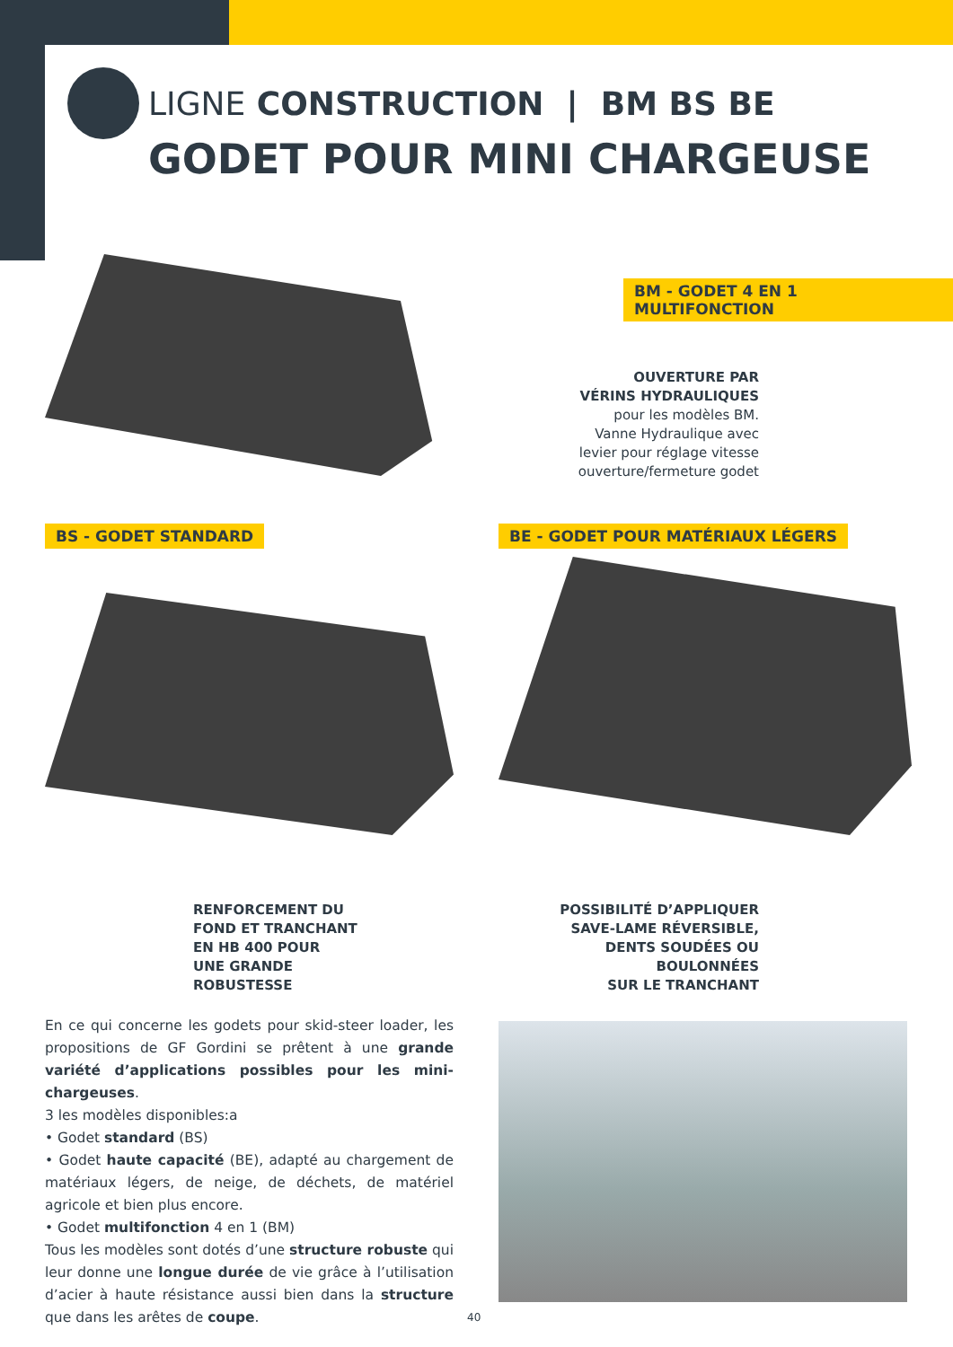LIGNE CONSTRUCTION | BM BS BE
GODET POUR MINI CHARGEUSE
BM - GODET 4 EN 1 MULTIFONCTION
OUVERTURE PAR
VÉRINS HYDRAULIQUES
pour les modèles BM.
Vanne Hydraulique avec
levier pour réglage vitesse
ouverture/fermeture godet
BS - GODET STANDARD
BE - GODET POUR MATÉRIAUX LÉGERS
RENFORCEMENT DU
FOND ET TRANCHANT
EN HB 400 POUR
UNE GRANDE
ROBUSTESSE
POSSIBILITÉ D’APPLIQUER
SAVE-LAME RÉVERSIBLE,
DENTS SOUDÉES OU
BOULONNÉES
SUR LE TRANCHANT
En ce qui concerne les godets pour skid-steer loader, les propositions de GF Gordini se prêtent à une grande variété d’applications possibles pour les mini-chargeuses.
3 les modèles disponibles:a
• Godet standard (BS)
• Godet haute capacité (BE), adapté au chargement de matériaux légers, de neige, de déchets, de matériel agricole et bien plus encore.
• Godet multifonction 4 en 1 (BM)
Tous les modèles sont dotés d’une structure robuste qui leur donne une longue durée de vie grâce à l’utilisation d’acier à haute résistance aussi bien dans la structure que dans les arêtes de coupe.
40